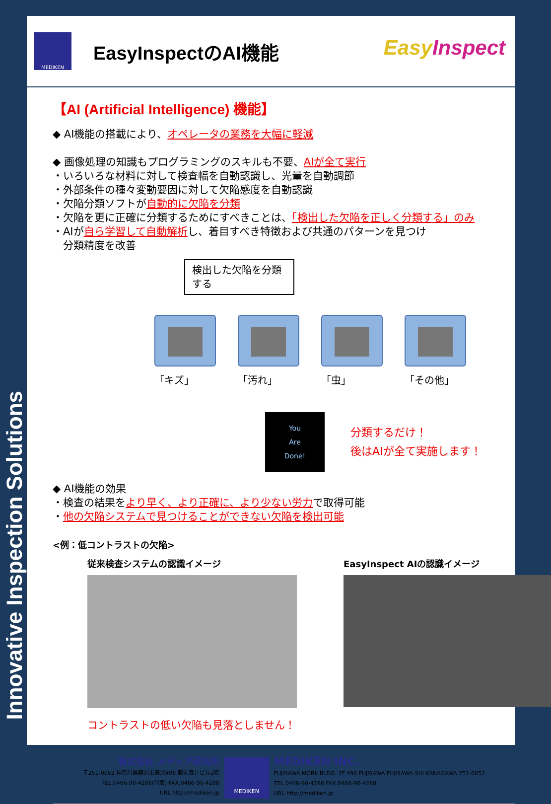Innovative Inspection Solutions
MEDIKEN
EasyInspectのAI機能
EasyInspect
【AI (Artificial Intelligence) 機能】
◆ AI機能の搭載により、オペレータの業務を大幅に軽減
◆ 画像処理の知識もプログラミングのスキルも不要、AIが全て実行
・いろいろな材料に対して検査幅を自動認識し、光量を自動調節
・外部条件の種々変動要因に対して欠陥感度を自動認識
・欠陥分類ソフトが自動的に欠陥を分類
・欠陥を更に正確に分類するためにすべきことは、「検出した欠陥を正しく分類する」のみ
・AIが自ら学習して自動解析し、着目すべき特徴および共通のパターンを見つけ
　分類精度を改善
検出した欠陥を分類する
「キズ」 「汚れ」 「虫」 「その他」
You
Are
Done!
分類するだけ！
後はAIが全て実施します！
◆ AI機能の効果
・検査の結果をより早く、より正確に、より少ない労力で取得可能
・他の欠陥システムで見つけることができない欠陥を検出可能
<例：低コントラストの欠陥>
従来検査システムの認識イメージ EasyInspect AIの認識イメージ
コントラストの低い欠陥も見落としません！
株式会社 メディア研究所
〒251-0052 神奈川県藤沢市藤沢496 藤沢森井ビル2階
TEL.0466-90-4286(代表) FAX.0466-90-4288
URL http://mediken.jp
MEDIKEN
MEDIKEN INC.
FUJISAWA MORII BLDG. 2F 496 FUJISAWA FUJISAWA-SHI KANAGAWA 251-0052
TEL.0466-90-4286 FAX.0466-90-4288
URL http://mediken.jp